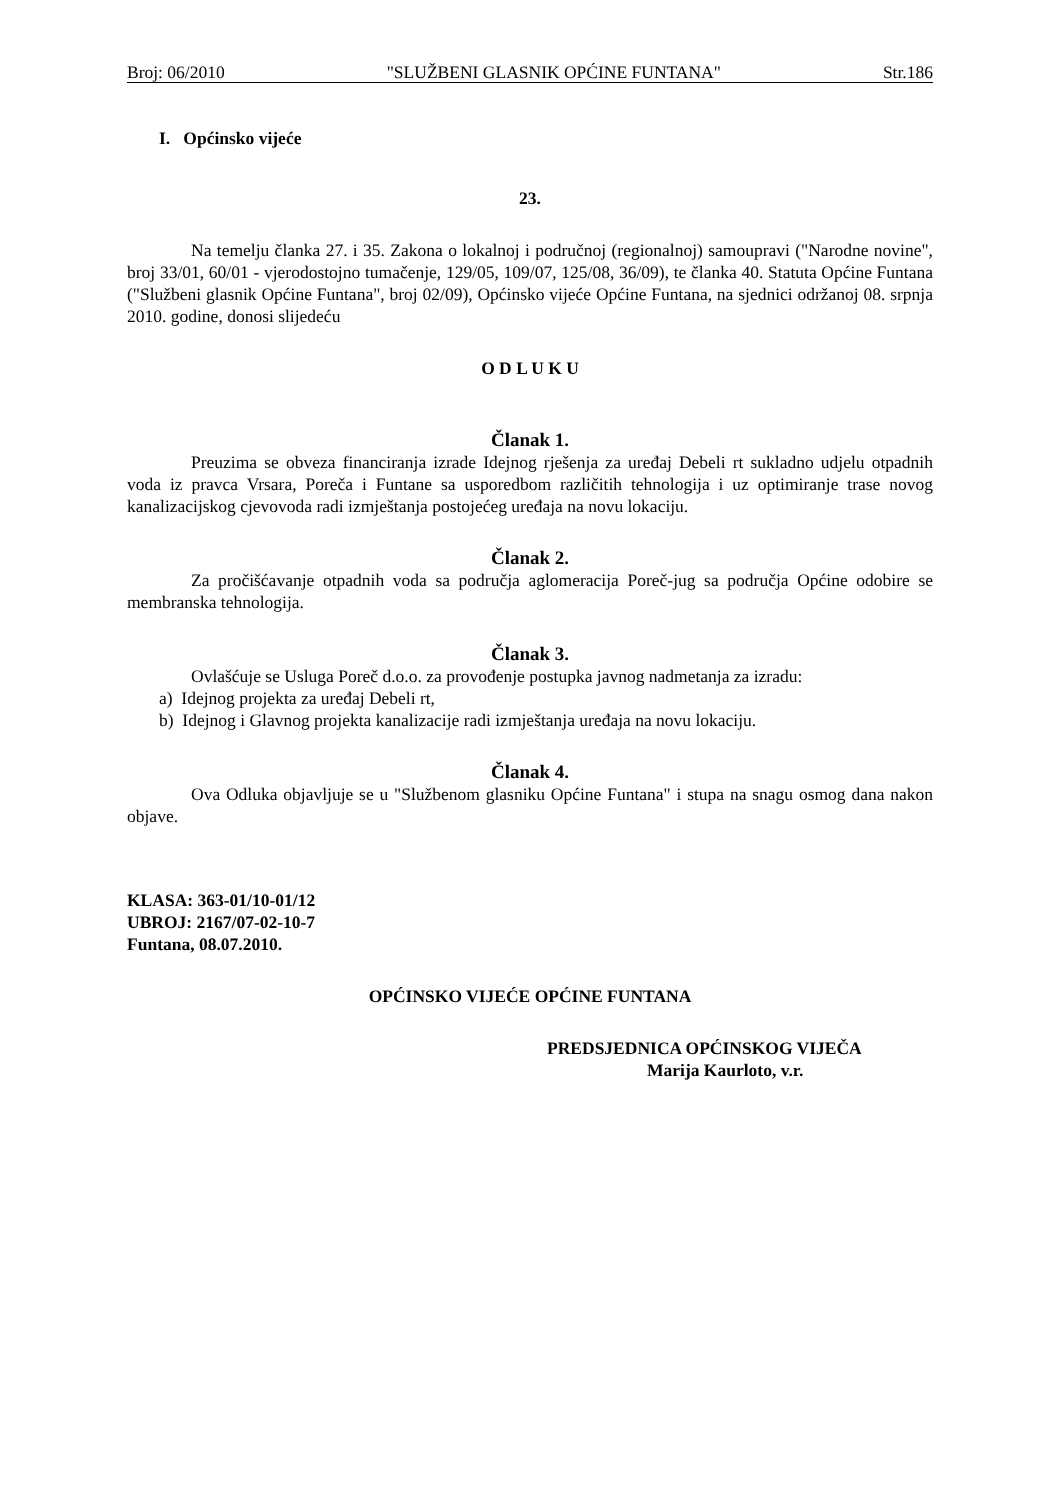Broj: 06/2010 "SLUŽBENI GLASNIK OPĆINE FUNTANA" Str.186
I. Općinsko vijeće
23.
Na temelju članka 27. i 35. Zakona o lokalnoj i područnoj (regionalnoj) samoupravi ("Narodne novine", broj 33/01, 60/01 - vjerodostojno tumačenje, 129/05, 109/07, 125/08, 36/09), te članka 40. Statuta Općine Funtana ("Službeni glasnik Općine Funtana", broj 02/09), Općinsko vijeće Općine Funtana, na sjednici održanoj 08. srpnja 2010. godine, donosi slijedeću
O D L U K U
Članak 1.
Preuzima se obveza financiranja izrade Idejnog rješenja za uređaj Debeli rt sukladno udjelu otpadnih voda iz pravca Vrsara, Poreča i Funtane sa usporedbom različitih tehnologija i uz optimiranje trase novog kanalizacijskog cjevovoda radi izmještanja postojećeg uređaja na novu lokaciju.
Članak 2.
Za pročišćavanje otpadnih voda sa područja aglomeracija Poreč-jug sa područja Općine odobire se membranska tehnologija.
Članak 3.
Ovlašćuje se Usluga Poreč d.o.o. za provođenje postupka javnog nadmetanja za izradu:
a) Idejnog projekta za uređaj Debeli rt,
b) Idejnog i Glavnog projekta kanalizacije radi izmještanja uređaja na novu lokaciju.
Članak 4.
Ova Odluka objavljuje se u "Službenom glasniku Općine Funtana" i stupa na snagu osmog dana nakon objave.
KLASA: 363-01/10-01/12
UBROJ: 2167/07-02-10-7
Funtana, 08.07.2010.
OPĆINSKO VIJEĆE OPĆINE FUNTANA
PREDSJEDNICA OPĆINSKOG VIJEČA
Marija Kaurloto, v.r.